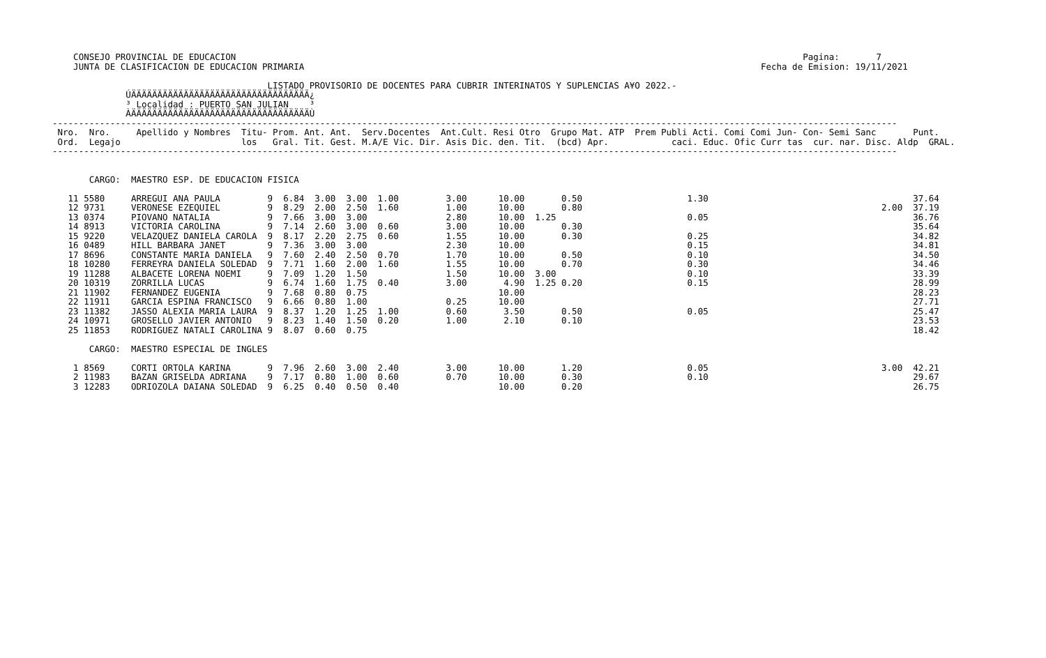CONSEJO PROVINCIAL DE EDUCACION                                                                                                            Pagina:       7
    JUNTA DE CLASIFICACION DE EDUCACION PRIMARIA                                                                                       Fecha de Emision: 19/11/2021

                                         LISTADO PROVISORIO DE DOCENTES PARA CUBRIR INTERINATOS Y SUPLENCIAS A¥O 2022.-
              ÚÄÄÄÄÄÄÄÄÄÄÄÄÄÄÄÄÄÄÄÄÄÄÄÄÄÄÄÄÄÄÄÄÄÄ¿
              ³ Localidad : PUERTO SAN JULIAN    ³
              ÀÄÄÄÄÄÄÄÄÄÄÄÄÄÄÄÄÄÄÄÄÄÄÄÄÄÄÄÄÄÄÄÄÄÄÙ
-----------------------------------------------------------------------------------------------------------------------------------------------------------------
 Nro.  Nro.     Apellido y Nombres  Titu- Prom. Ant. Ant.  Serv.Docentes  Ant.Cult. Resi Otro  Grupo Mat. ATP  Prem Publi Acti. Comi Comi Jun- Con- Semi Sanc       Punt.
 Ord.  Legajo                       los   Gral. Tit. Gest. M.A/E Vic. Dir. Asis Dic. den. Tit.  (bcd) Apr.            caci. Educ. Ofic Curr tas  cur. nar. Disc. Aldp  GRAL.
-----------------------------------------------------------------------------------------------------------------------------------------------------------------


       CARGO:  MAESTRO ESP. DE EDUCACION FISICA

   11 5580     ARREGUI ANA PAULA         9  6.84  3.00  3.00  1.00         3.00      10.00       0.50                    1.30                                       37.64
   12 9731     VERONESE EZEQUIEL         9  8.29  2.00  2.50  1.60         1.00      10.00       0.80                                                         2.00  37.19
   13 0374     PIOVANO NATALIA           9  7.66  3.00  3.00               2.80      10.00  1.25                         0.05                                       36.76
   14 8913     VICTORIA CAROLINA         9  7.14  2.60  3.00  0.60         3.00      10.00       0.30                                                               35.64
   15 9220     VELAZQUEZ DANIELA CAROLA  9  8.17  2.20  2.75  0.60         1.55      10.00       0.30                    0.25                                       34.82
   16 0489     HILL BARBARA JANET        9  7.36  3.00  3.00               2.30      10.00                               0.15                                       34.81
   17 8696     CONSTANTE MARIA DANIELA   9  7.60  2.40  2.50  0.70         1.70      10.00       0.50                    0.10                                       34.50
   18 10280    FERREYRA DANIELA SOLEDAD  9  7.71  1.60  2.00  1.60         1.55      10.00       0.70                    0.30                                       34.46
   19 11288    ALBACETE LORENA NOEMI     9  7.09  1.20  1.50               1.50      10.00  3.00                         0.10                                       33.39
   20 10319    ZORRILLA LUCAS            9  6.74  1.60  1.75  0.40         3.00       4.90  1.25 0.20                    0.15                                       28.99
   21 11902    FERNANDEZ EUGENIA         9  7.68  0.80  0.75                         10.00                                                                          28.23
   22 11911    GARCIA ESPINA FRANCISCO   9  6.66  0.80  1.00               0.25      10.00                                                                          27.71
   23 11382    JASSO ALEXIA MARIA LAURA  9  8.37  1.20  1.25  1.00         0.60       3.50       0.50                    0.05                                       25.47
   24 10971    GROSELLO JAVIER ANTONIO   9  8.23  1.40  1.50  0.20         1.00       2.10       0.10                                                               23.53
   25 11853    RODRIGUEZ NATALI CAROLINA 9  8.07  0.60  0.75                                                                                                        18.42

       CARGO:  MAESTRO ESPECIAL DE INGLES

    1 8569     CORTI ORTOLA KARINA       9  7.96  2.60  3.00  2.40         3.00      10.00       1.20                    0.05                                 3.00  42.21
    2 11983    BAZAN GRISELDA ADRIANA    9  7.17  0.80  1.00  0.60         0.70      10.00       0.30                    0.10                                       29.67
    3 12283    ODRIOZOLA DAIANA SOLEDAD  9  6.25  0.40  0.50  0.40                   10.00       0.20                                                               26.75